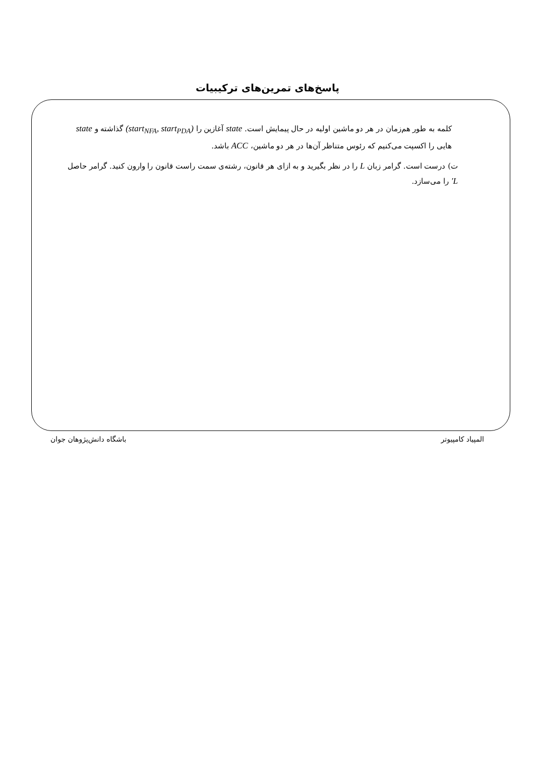پاسخ‌های تمرین‌های ترکیبیات
کلمه به طور هم‌زمان در هر دو ماشین اولیه در حال پیمایش است. state آغازین را (start<sub>NFA</sub>, start<sub>PDA</sub>) گذاشته و state هایی را اکسپت می‌کنیم که رئوس متناظر آن‌ها در هر دو ماشین، ACC باشد.
ت) درست است. گرامر زبان L را در نظر بگیرید و به ازای هر قانون، رشته‌ی سمت راست قانون را وارون کنید. گرامر حاصل L′ را می‌سازد.
المپیاد کامپیوتر باشگاه دانش‌پژوهان جوان